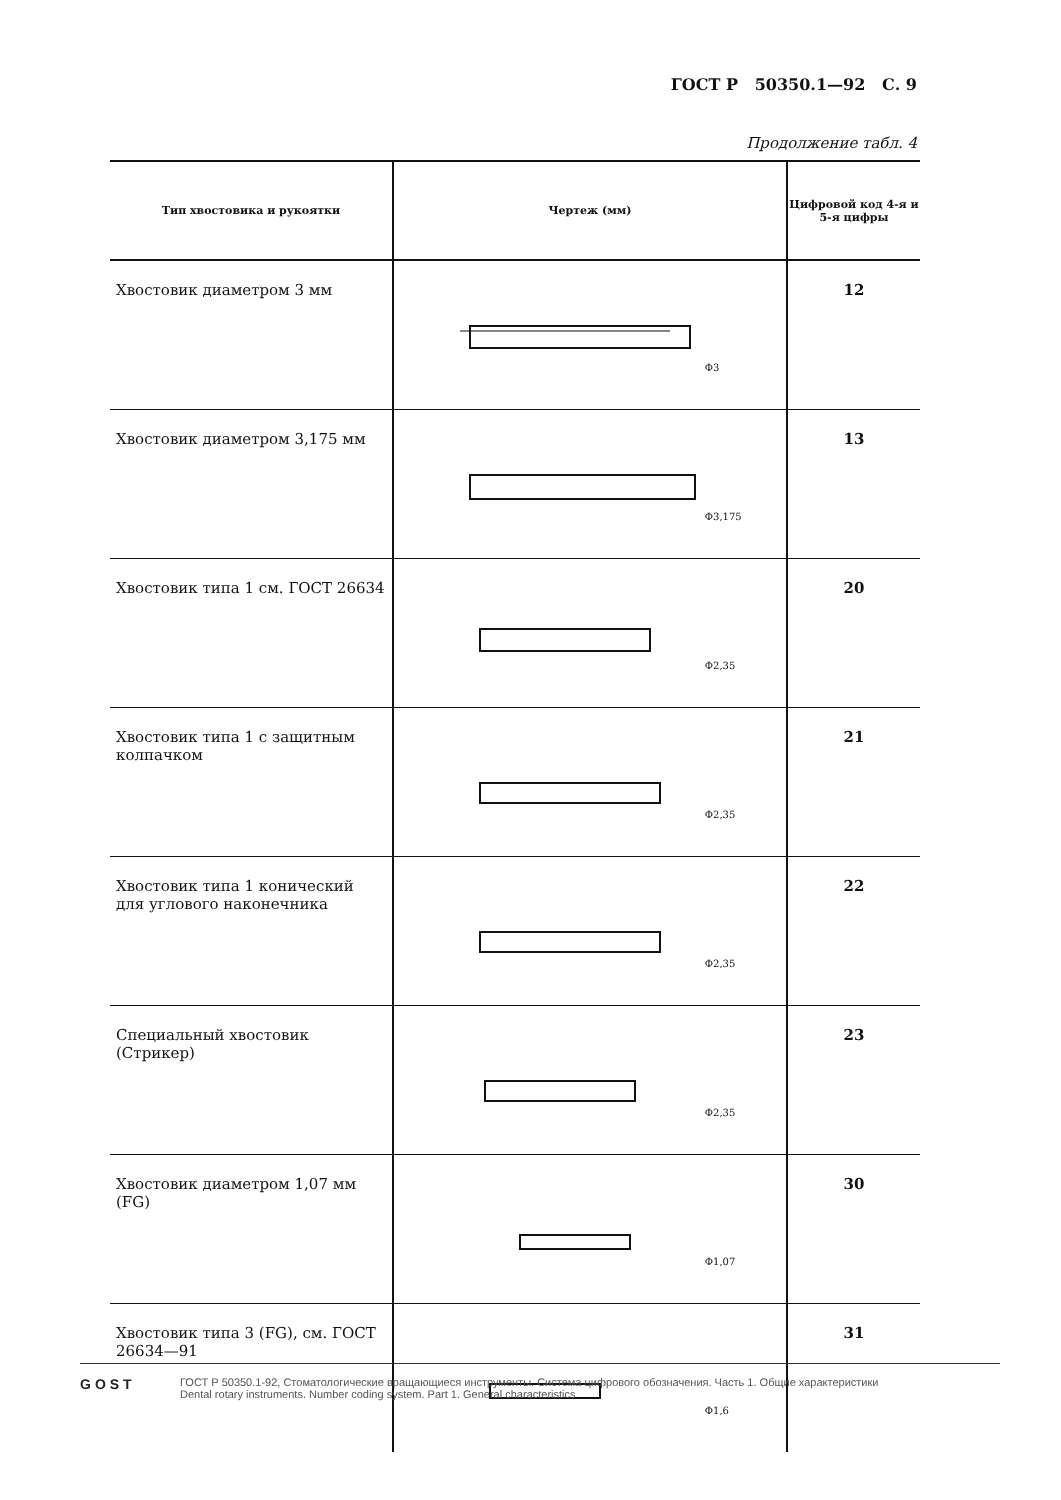ГОСТ Р 50350.1—92 С. 9
Продолжение табл. 4
| Тип хвостовика и рукоятки | Чертеж (мм) | Цифровой код 4-я и 5-я цифры |
| --- | --- | --- |
| Хвостовик диаметром 3 мм | Ф3 | 12 |
| Хвостовик диаметром 3,175 мм | Ф3,175 | 13 |
| Хвостовик типа 1 см. ГОСТ 26634 | Ф2,35 | 20 |
| Хвостовик типа 1 с защитным колпачком | Ф2,35 | 21 |
| Хвостовик типа 1 конический для углового наконечника | Ф2,35 | 22 |
| Специальный хвостовик (Стрикер) | Ф2,35 | 23 |
| Хвостовик диаметром 1,07 мм (FG) | Ф1,07 | 30 |
| Хвостовик типа 3 (FG), см. ГОСТ 26634—91 | Ф1,6 | 31 |
GOST
ГОСТ Р 50350.1-92, Стоматологические вращающиеся инструменты. Система цифрового обозначения. Часть 1. Общие характеристики
Dental rotary instruments. Number coding system. Part 1. General characteristics